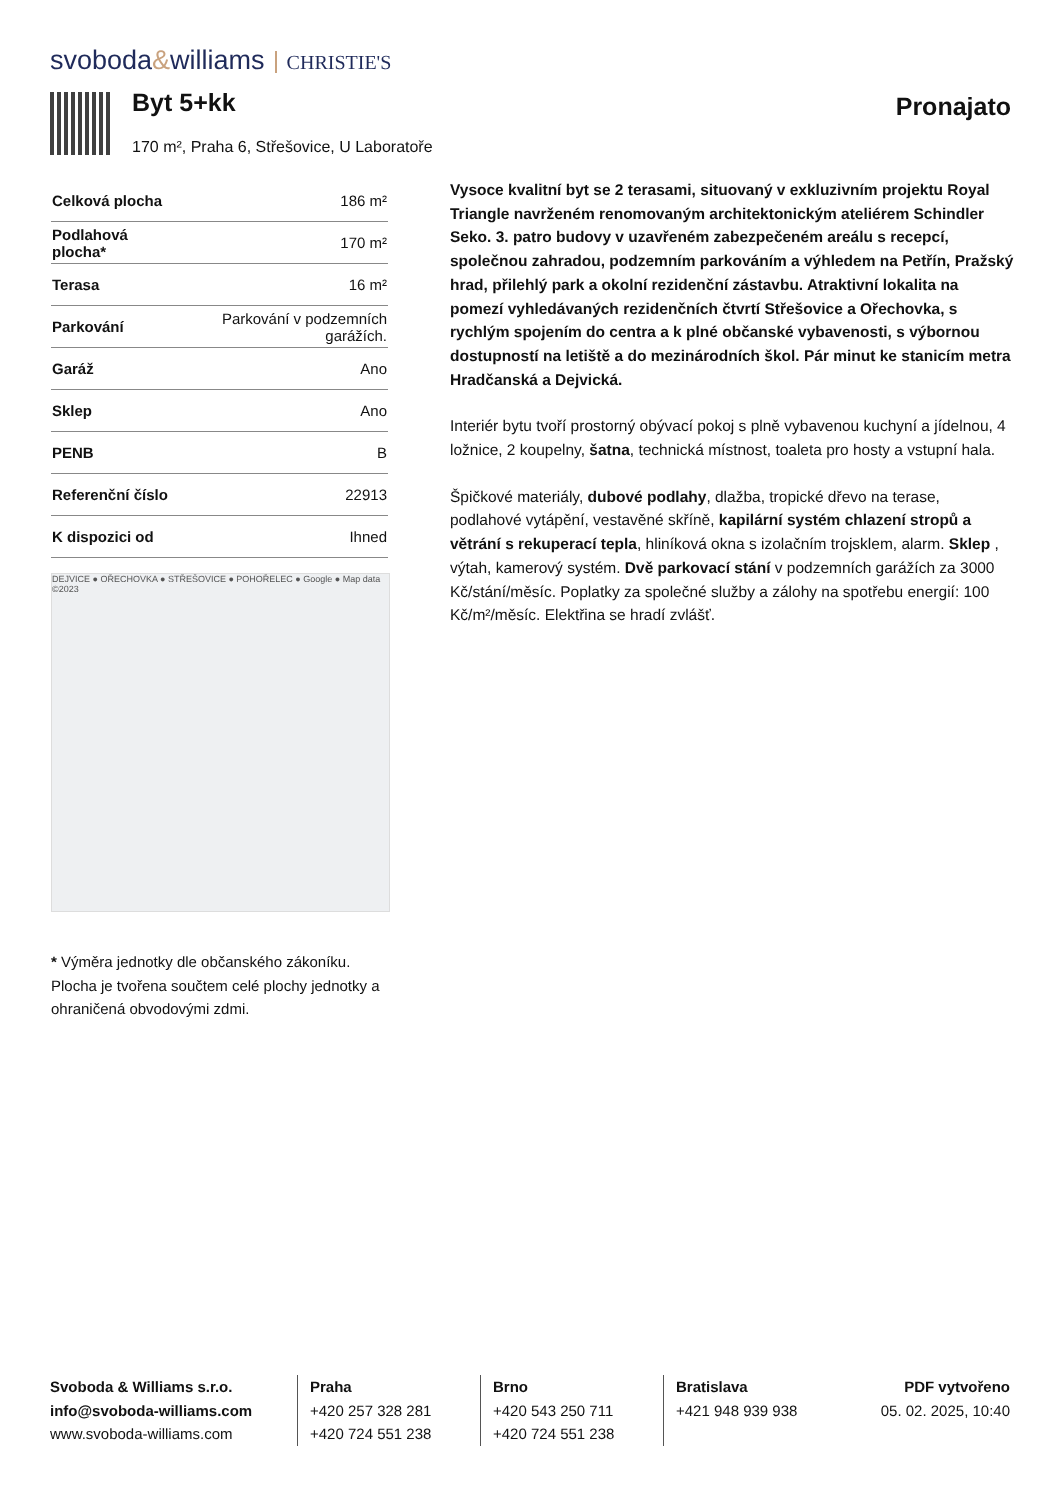svoboda&williams CHRISTIE'S
Byt 5+kk Pronajato
170 m², Praha 6, Střešovice, U Laboratoře
| Celková plocha | 186 m² |
| Podlahová plocha* | 170 m² |
| Terasa | 16 m² |
| Parkování | Parkování v podzemních garážích. |
| Garáž | Ano |
| Sklep | Ano |
| PENB | B |
| Referenční číslo | 22913 |
| K dispozici od | Ihned |
DEJVICE ● OŘECHOVKA ● STŘEŠOVICE ● POHOŘELEC ● Google ● Map data ©2023
* Výměra jednotky dle občanského zákoníku. Plocha je tvořena součtem celé plochy jednotky a ohraničená obvodovými zdmi.
Vysoce kvalitní byt se 2 terasami, situovaný v exkluzivním projektu Royal Triangle navrženém renomovaným architektonickým ateliérem Schindler Seko. 3. patro budovy v uzavřeném zabezpečeném areálu s recepcí, společnou zahradou, podzemním parkováním a výhledem na Petřín, Pražský hrad, přilehlý park a okolní rezidenční zástavbu. Atraktivní lokalita na pomezí vyhledávaných rezidenčních čtvrtí Střešovice a Ořechovka, s rychlým spojením do centra a k plné občanské vybavenosti, s výbornou dostupností na letiště a do mezinárodních škol. Pár minut ke stanicím metra Hradčanská a Dejvická.
Interiér bytu tvoří prostorný obývací pokoj s plně vybavenou kuchyní a jídelnou, 4 ložnice, 2 koupelny, šatna, technická místnost, toaleta pro hosty a vstupní hala.
Špičkové materiály, dubové podlahy, dlažba, tropické dřevo na terase, podlahové vytápění, vestavěné skříně, kapilární systém chlazení stropů a větrání s rekuperací tepla, hliníková okna s izolačním trojsklem, alarm. Sklep , výtah, kamerový systém. Dvě parkovací stání v podzemních garážích za 3000 Kč/stání/měsíc. Poplatky za společné služby a zálohy na spotřebu energií: 100 Kč/m²/měsíc. Elektřina se hradí zvlášť.
Svoboda & Williams s.r.o.
info@svoboda-williams.com
www.svoboda-williams.com
Praha
+420 257 328 281
+420 724 551 238
Brno
+420 543 250 711
+420 724 551 238
Bratislava
+421 948 939 938
PDF vytvořeno
05. 02. 2025, 10:40